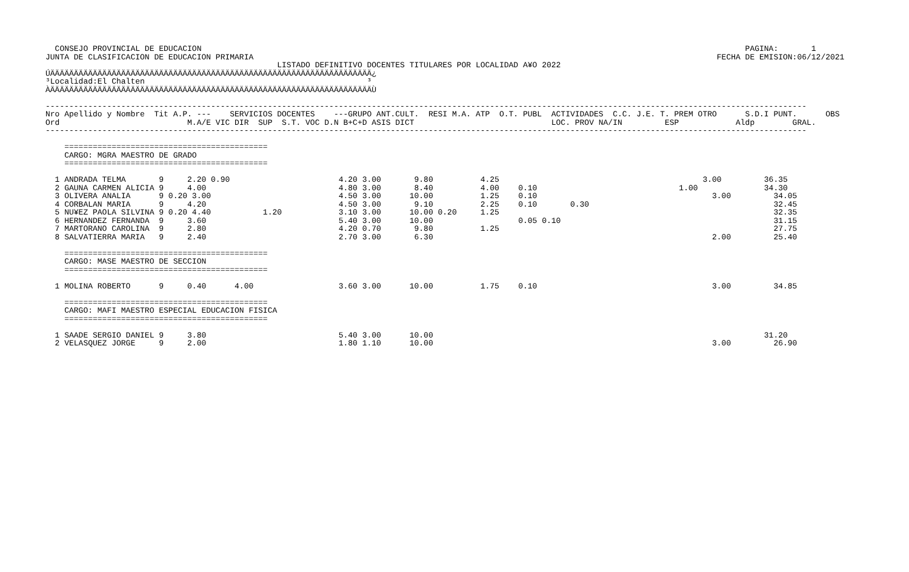CONSEJO PROVINCIAL DE EDUCACION                                                                                                                   PAGINA:       1
JUNTA DE CLASIFICACION DE EDUCACION PRIMARIA                                                                                                  FECHA DE EMISION:06/12/2021
                                                 LISTADO DEFINITIVO DOCENTES TITULARES POR LOCALIDAD A¥O 2022
ÚÄÄÄÄÄÄÄÄÄÄÄÄÄÄÄÄÄÄÄÄÄÄÄÄÄÄÄÄÄÄÄÄÄÄÄÄÄÄÄÄÄÄÄÄÄÄÄÄÄÄÄÄÄÄÄÄÄÄÄÄÄÄÄÄÄÄÄÄ¿
³Localidad:El Chalten                                               ³
ÀÄÄÄÄÄÄÄÄÄÄÄÄÄÄÄÄÄÄÄÄÄÄÄÄÄÄÄÄÄÄÄÄÄÄÄÄÄÄÄÄÄÄÄÄÄÄÄÄÄÄÄÄÄÄÄÄÄÄÄÄÄÄÄÄÄÄÄÄÙ

-----------------------------------------------------------------------------------------------------------------------------------------------------------------
Nro Apellido y Nombre  Tit A.P. ---    SERVICIOS DOCENTES    ---GRUPO ANT.CULT.  RESI M.A. ATP  O.T. PUBL  ACTIVIDADES  C.C. J.E. T. PREM OTRO      S.D.I PUNT.      OBS
Ord                           M.A/E VIC DIR  SUP  S.T. VOC D.N B+C+D ASIS DICT                             LOC. PROV NA/IN         ESP            Aldp        GRAL.
-----------------------------------------------------------------------------------------------------------------------------------------------------------------

    ===========================================
    CARGO: MGRA MAESTRO DE GRADO
    ===========================================

  1 ANDRADA TELMA       9     2.20 0.90                       4.20 3.00       9.80          4.25                                           3.00         36.35
  2 GAUNA CARMEN ALICIA 9     4.00                            4.80 3.00       8.40          4.00    0.10                              1.00              34.30
  3 OLIVERA ANALIA      9 0.20 3.00                           4.50 3.00      10.00          1.25    0.10                                     3.00         34.05
  4 CORBALAN MARIA      9     4.20                            4.50 3.00       9.10          2.25    0.10       0.30                                       32.45
  5 NU¥EZ PAOLA SILVINA 9 0.20 4.40           1.20            3.10 3.00      10.00 0.20     1.25                                                          32.35
  6 HERNANDEZ FERNANDA  9     3.60                            5.40 3.00      10.00                  0.05 0.10                                             31.15
  7 MARTORANO CAROLINA  9     2.80                            4.20 0.70       9.80          1.25                                                          27.75
  8 SALVATIERRA MARIA   9     2.40                            2.70 3.00       6.30                                                           2.00         25.40

    ===========================================
    CARGO: MASE MAESTRO DE SECCION
    ===========================================

  1 MOLINA ROBERTO      9     0.40      4.00                  3.60 3.00      10.00          1.75    0.10                                     3.00         34.85

    ===========================================
    CARGO: MAFI MAESTRO ESPECIAL EDUCACION FISICA
    ===========================================

  1 SAADE SERGIO DANIEL 9     3.80                            5.40 3.00      10.00                                                                      31.20
  2 VELASQUEZ JORGE     9     2.00                            1.80 1.10      10.00                                                           3.00         26.90